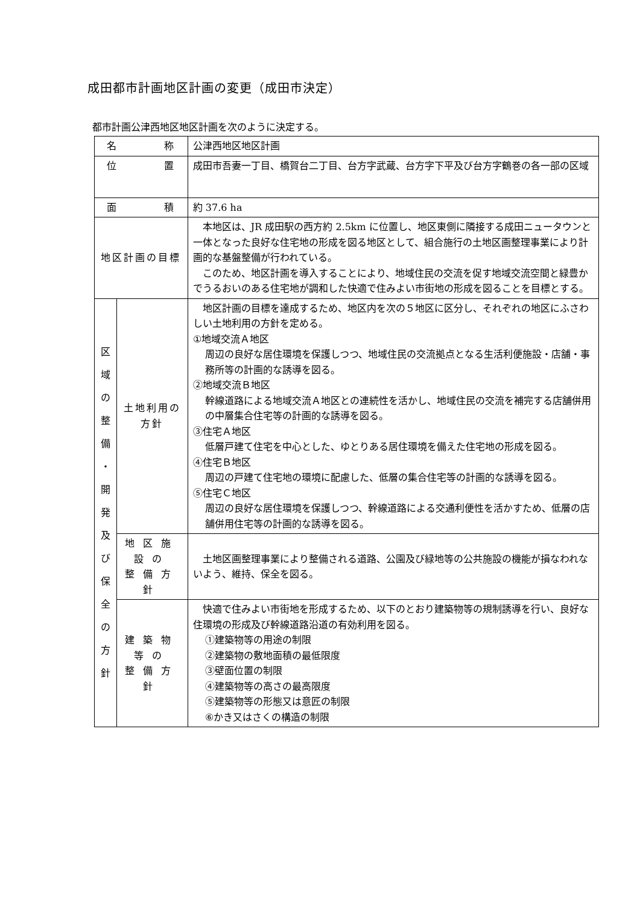成田都市計画地区計画の変更（成田市決定）
都市計画公津西地区地区計画を次のように決定する。
| 名 称 | | 公津西地区地区計画 |
| 位 置 | | 成田市吾妻一丁目、橋賀台二丁目、台方字武蔵、台方字下平及び台方字鶴巻の各一部の区域 |
| 面 積 | | 約 37.6 ha |
| 地区計画の目標 | | 本地区は、JR 成田駅の西方約 2.5km に位置し、地区東側に隣接する成田ニュータウンと一体となった良好な住宅地の形成を図る地区として、組合施行の土地区画整理事業により計画的な基盤整備が行われている。 このため、地区計画を導入することにより、地域住民の交流を促す地域交流空間と緑豊かでうるおいのある住宅地が調和した快適で住みよい市街地の形成を図ることを目標とする。 |
| 区 域 の 整 備 ・ 開 発 及 び 保 全 の 方 針 | 土地利用の方針 | 地区計画の目標を達成するため、地区内を次の５地区に区分し、それぞれの地区にふさわしい土地利用の方針を定める。 ①地域交流Ａ地区 周辺の良好な居住環境を保護しつつ、地域住民の交流拠点となる生活利便施設・店舗・事務所等の計画的な誘導を図る。 ②地域交流Ｂ地区 幹線道路による地域交流Ａ地区との連続性を活かし、地域住民の交流を補完する店舗併用の中層集合住宅等の計画的な誘導を図る。 ③住宅Ａ地区 低層戸建て住宅を中心とした、ゆとりある居住環境を備えた住宅地の形成を図る。 ④住宅Ｂ地区 周辺の戸建て住宅地の環境に配慮した、低層の集合住宅等の計画的な誘導を図る。 ⑤住宅Ｃ地区 周辺の良好な居住環境を保護しつつ、幹線道路による交通利便性を活かすため、低層の店舗併用住宅等の計画的な誘導を図る。 |
| | 地区施設の 整備方針 | 土地区画整理事業により整備される道路、公園及び緑地等の公共施設の機能が損なわれないよう、維持、保全を図る。 |
| | 建築物等の 整備方針 | 快適で住みよい市街地を形成するため、以下のとおり建築物等の規制誘導を行い、良好な住環境の形成及び幹線道路沿道の有効利用を図る。 ①建築物等の用途の制限 ②建築物の敷地面積の最低限度 ③壁面位置の制限 ④建築物等の高さの最高限度 ⑤建築物等の形態又は意匠の制限 ⑥かき又はさくの構造の制限 |